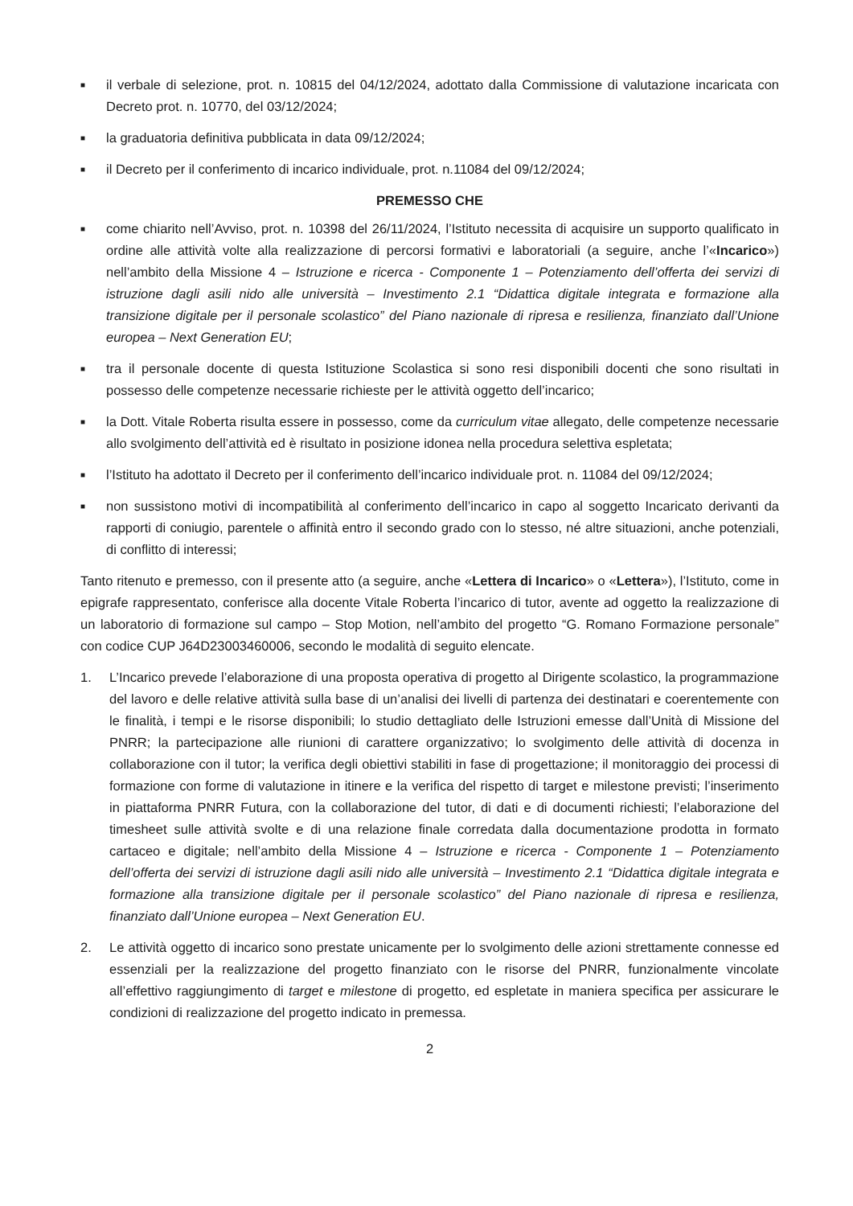■
il verbale di selezione, prot. n. 10815 del 04/12/2024, adottato dalla Commissione di valutazione incaricata con Decreto prot. n. 10770, del 03/12/2024;
■
la graduatoria definitiva pubblicata in data 09/12/2024;
■
il Decreto per il conferimento di incarico individuale, prot. n.11084 del 09/12/2024;
PREMESSO CHE
■
come chiarito nell’Avviso, prot. n. 10398 del 26/11/2024, l’Istituto necessita di acquisire un supporto qualificato in ordine alle attività volte alla realizzazione di percorsi formativi e laboratoriali (a seguire, anche l’«Incarico») nell’ambito della Missione 4 – Istruzione e ricerca - Componente 1 – Potenziamento dell’offerta dei servizi di istruzione dagli asili nido alle università – Investimento 2.1 “Didattica digitale integrata e formazione alla transizione digitale per il personale scolastico” del Piano nazionale di ripresa e resilienza, finanziato dall’Unione europea – Next Generation EU;
■
tra il personale docente di questa Istituzione Scolastica si sono resi disponibili docenti che sono risultati in possesso delle competenze necessarie richieste per le attività oggetto dell’incarico;
■
la Dott. Vitale Roberta risulta essere in possesso, come da curriculum vitae allegato, delle competenze necessarie allo svolgimento dell’attività ed è risultato in posizione idonea nella procedura selettiva espletata;
■
l’Istituto ha adottato il Decreto per il conferimento dell’incarico individuale prot. n. 11084 del 09/12/2024;
■
non sussistono motivi di incompatibilità al conferimento dell’incarico in capo al soggetto Incaricato derivanti da rapporti di coniugio, parentele o affinità entro il secondo grado con lo stesso, né altre situazioni, anche potenziali, di conflitto di interessi;
Tanto ritenuto e premesso, con il presente atto (a seguire, anche «Lettera di Incarico» o «Lettera»), l’Istituto, come in epigrafe rappresentato, conferisce alla docente Vitale Roberta l’incarico di tutor, avente ad oggetto la realizzazione di un laboratorio di formazione sul campo – Stop Motion, nell’ambito del progetto “G. Romano Formazione personale” con codice CUP J64D23003460006, secondo le modalità di seguito elencate.
1. L’Incarico prevede l’elaborazione di una proposta operativa di progetto al Dirigente scolastico, la programmazione del lavoro e delle relative attività sulla base di un’analisi dei livelli di partenza dei destinatari e coerentemente con le finalità, i tempi e le risorse disponibili; lo studio dettagliato delle Istruzioni emesse dall’Unità di Missione del PNRR; la partecipazione alle riunioni di carattere organizzativo; lo svolgimento delle attività di docenza in collaborazione con il tutor; la verifica degli obiettivi stabiliti in fase di progettazione; il monitoraggio dei processi di formazione con forme di valutazione in itinere e la verifica del rispetto di target e milestone previsti; l’inserimento in piattaforma PNRR Futura, con la collaborazione del tutor, di dati e di documenti richiesti; l’elaborazione del timesheet sulle attività svolte e di una relazione finale corredata dalla documentazione prodotta in formato cartaceo e digitale; nell’ambito della Missione 4 – Istruzione e ricerca - Componente 1 – Potenziamento dell’offerta dei servizi di istruzione dagli asili nido alle università – Investimento 2.1 “Didattica digitale integrata e formazione alla transizione digitale per il personale scolastico” del Piano nazionale di ripresa e resilienza, finanziato dall’Unione europea – Next Generation EU.
2. Le attività oggetto di incarico sono prestate unicamente per lo svolgimento delle azioni strettamente connesse ed essenziali per la realizzazione del progetto finanziato con le risorse del PNRR, funzionalmente vincolate all’effettivo raggiungimento di target e milestone di progetto, ed espletate in maniera specifica per assicurare le condizioni di realizzazione del progetto indicato in premessa.
2